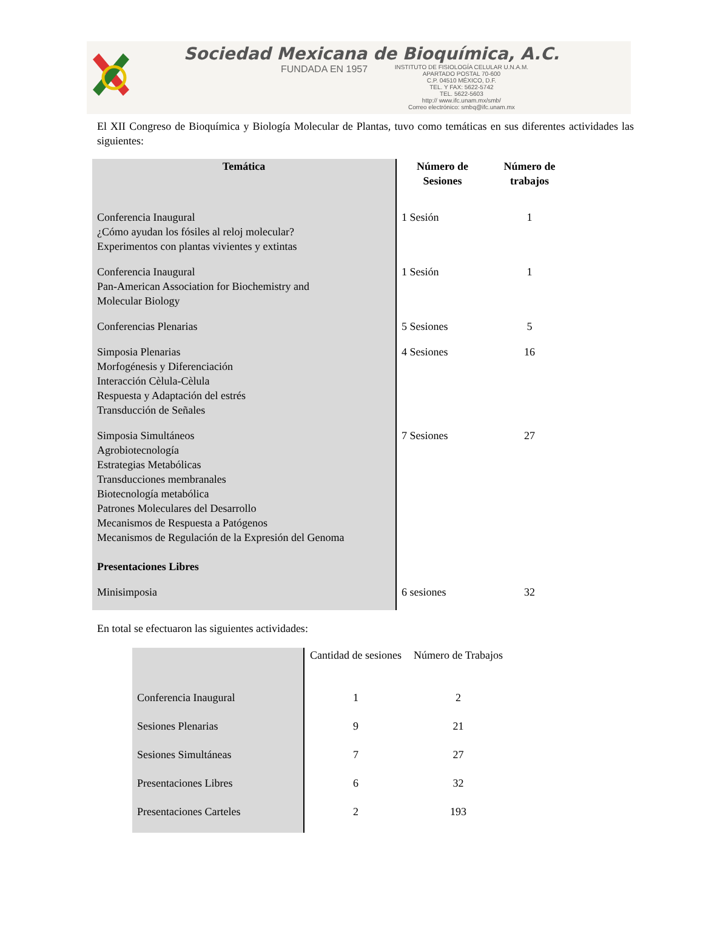Sociedad Mexicana de Bioquímica, A.C.
FUNDADA EN 1957 INSTITUTO DE FISIOLOGÍA CELULAR U.N.A.M.
APARTADO POSTAL 70-600
C.P. 04510 MÉXICO, D.F.
TEL. Y FAX: 5622-5742
TEL. 5622-5603
http:// www.ifc.unam.mx/smb/
Correo electrónico: smbq@ifc.unam.mx
El XII Congreso de Bioquímica y Biología Molecular de Plantas, tuvo como temáticas en sus diferentes actividades las siguientes:
| Temática | Número de Sesiones | Número de trabajos |
| --- | --- | --- |
| Conferencia Inaugural ¿Cómo ayudan los fósiles al reloj molecular? Experimentos con plantas vivientes y extintas | 1 Sesión | 1 |
| Conferencia Inaugural Pan-American Association for Biochemistry and Molecular Biology | 1 Sesión | 1 |
| Conferencias Plenarias | 5 Sesiones | 5 |
| Simposia Plenarias Morfogénesis y Diferenciación Interacción Cèlula-Cèlula Respuesta y Adaptación del estrés Transducción de Señales | 4 Sesiones | 16 |
| Simposia Simultáneos Agrobiotecnología Estrategias Metabólicas Transducciones membranales Biotecnología metabólica Patrones Moleculares del Desarrollo Mecanismos de Respuesta a Patógenos Mecanismos de Regulación de la Expresión del Genoma | 7 Sesiones | 27 |
| Presentaciones Libres | | |
| Minisimposia | 6 sesiones | 32 |
En total se efectuaron las siguientes actividades:
| | Cantidad de sesiones | Número de Trabajos |
| Conferencia Inaugural | 1 | 2 |
| Sesiones Plenarias | 9 | 21 |
| Sesiones Simultáneas | 7 | 27 |
| Presentaciones Libres | 6 | 32 |
| Presentaciones Carteles | 2 | 193 |